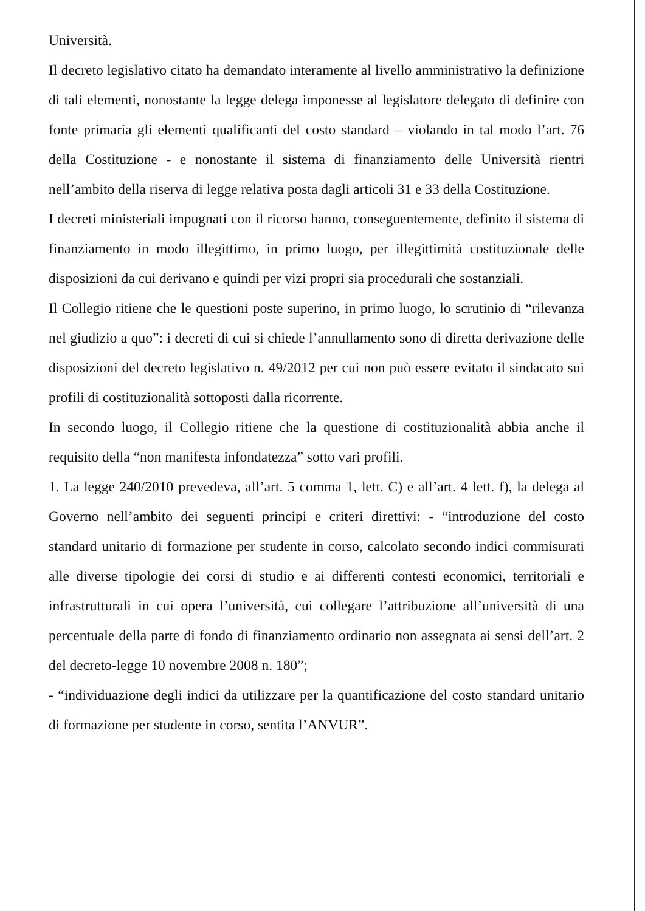Università.
Il decreto legislativo citato ha demandato interamente al livello amministrativo la definizione di tali elementi, nonostante la legge delega imponesse al legislatore delegato di definire con fonte primaria gli elementi qualificanti del costo standard – violando in tal modo l’art. 76 della Costituzione - e nonostante il sistema di finanziamento delle Università rientri nell’ambito della riserva di legge relativa posta dagli articoli 31 e 33 della Costituzione.
I decreti ministeriali impugnati con il ricorso hanno, conseguentemente, definito il sistema di finanziamento in modo illegittimo, in primo luogo, per illegittimità costituzionale delle disposizioni da cui derivano e quindi per vizi propri sia procedurali che sostanziali.
Il Collegio ritiene che le questioni poste superino, in primo luogo, lo scrutinio di “rilevanza nel giudizio a quo”: i decreti di cui si chiede l’annullamento sono di diretta derivazione delle disposizioni del decreto legislativo n. 49/2012 per cui non può essere evitato il sindacato sui profili di costituzionalità sottoposti dalla ricorrente.
In secondo luogo, il Collegio ritiene che la questione di costituzionalità abbia anche il requisito della “non manifesta infondatezza” sotto vari profili.
1. La legge 240/2010 prevedeva, all’art. 5 comma 1, lett. C) e all’art. 4 lett. f), la delega al Governo nell’ambito dei seguenti principi e criteri direttivi: - “introduzione del costo standard unitario di formazione per studente in corso, calcolato secondo indici commisurati alle diverse tipologie dei corsi di studio e ai differenti contesti economici, territoriali e infrastrutturali in cui opera l’università, cui collegare l’attribuzione all’università di una percentuale della parte di fondo di finanziamento ordinario non assegnata ai sensi dell’art. 2 del decreto-legge 10 novembre 2008 n. 180”;
- “individuazione degli indici da utilizzare per la quantificazione del costo standard unitario di formazione per studente in corso, sentita l’ANVUR”.